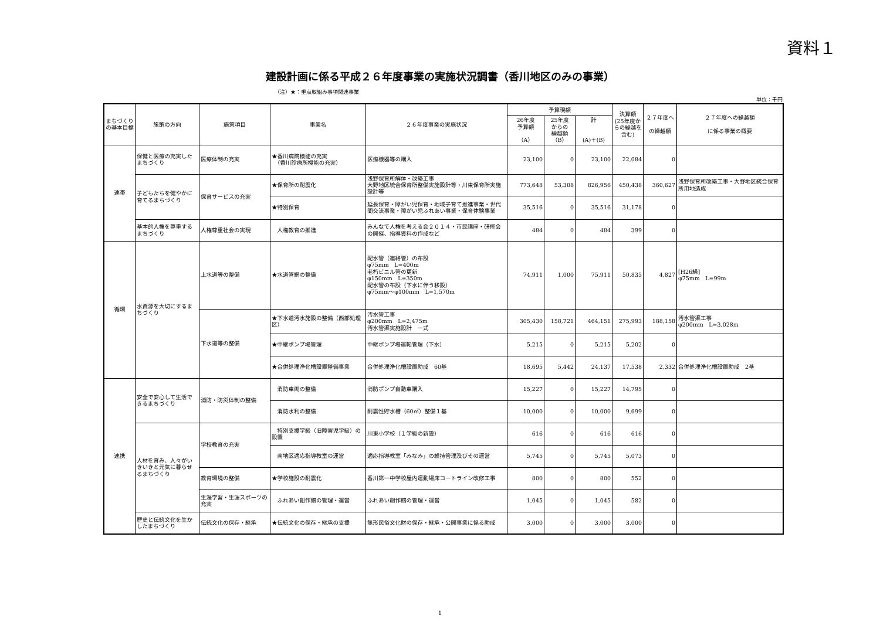資料１
建設計画に係る平成２６年度事業の実施状況調書（香川地区のみの事業）
（注）★：重点取組み事項関連事業
単位：千円
| まちづくりの基本目標 | 施策の方向 | 施策項目 | 事業名 | ２６年度事業の実施状況 | 予算現額 | | | 決算額 (25年度からの繰越を含む) | ２７年度へ の繰越額 | ２７年度への繰越額 に係る事業の概要 |
| --- | --- | --- | --- | --- | --- | --- | --- | --- | --- | --- |
| | | | | | 26年度 予算額 （A） | 25年度 からの 繰越額 （B） | 計 (A)＋(B) | | | |
| 連帯 | 保健と医療の充実したまちづくり | 医療体制の充実 | ★香川病院機能の充実 （香川診療所機能の充実） | 医療機器等の購入 | 23,100 | 0 | 23,100 | 22,084 | 0 | |
| | 子どもたちを健やかに育てるまちづくり | 保育サービスの充実 | ★保育所の耐震化 | 浅野保育所解体・改築工事 大野地区統合保育所整備実施設計等・川東保育所実施設計等 | 773,648 | 53,308 | 826,956 | 450,438 | 360,627 | 浅野保育所改築工事・大野地区統合保育所用地造成 |
| | | | ★特別保育 | 延長保育・障がい児保育・地域子育て推進事業・世代間交流事業・障がい児ふれあい事業・保育体験事業 | 35,516 | 0 | 35,516 | 31,178 | 0 | |
| | 基本的人権を尊重するまちづくり | 人権尊重社会の実現 | 人権教育の推進 | みんなで人権を考える会２０１４・市民講座・研修会の開催、指導資料の作成など | 484 | 0 | 484 | 399 | 0 | |
| 循環 | 水資源を大切にするまちづくり | 上水道等の整備 | ★水道管網の整備 | 配水管（連絡管）の布設 φ75mm L=400m 老朽ビニル管の更新 φ150mm L=350m 配水管の布設（下水に伴う移設） φ75mm～φ100mm L=1,570m | 74,911 | 1,000 | 75,911 | 50,835 | 4,827 | [H26繰] φ75mm L=99m |
| | | 下水道等の整備 | ★下水道汚水施設の整備（西部処理区） | 汚水管工事 φ200mm L=2,475m 汚水管渠実施設計 一式 | 305,430 | 158,721 | 464,151 | 275,993 | 188,158 | 汚水管渠工事 φ200mm L=3,028m |
| | | | ★中継ポンプ場管理 | 中継ポンプ場運転管理（下水） | 5,215 | 0 | 5,215 | 5,202 | 0 | |
| | | | ★合併処理浄化槽設置整備事業 | 合併処理浄化槽設置助成 60基 | 18,695 | 5,442 | 24,137 | 17,538 | 2,332 | 合併処理浄化槽設置助成 2基 |
| 連携 | 安全で安心して生活できるまちづくり | 消防・防災体制の整備 | 消防車両の整備 | 消防ポンプ自動車購入 | 15,227 | 0 | 15,227 | 14,795 | 0 | |
| | | | 消防水利の整備 | 耐震性貯水槽（60㎥）整備１基 | 10,000 | 0 | 10,000 | 9,699 | 0 | |
| | 人材を育み、人々がいきいきと元気に暮らせるまちづくり | 学校教育の充実 | 特別支援学級（旧障害児学級）の設置 | 川東小学校（１学級の新設） | 616 | 0 | 616 | 616 | 0 | |
| | | | 南地区適応指導教室の運営 | 適応指導教室「みなみ」の維持管理及びその運営 | 5,745 | 0 | 5,745 | 5,073 | 0 | |
| | | 教育環境の整備 | ★学校施設の耐震化 | 香川第一中学校屋内運動場床コートライン改修工事 | 800 | 0 | 800 | 552 | 0 | |
| | | 生涯学習・生涯スポーツの充実 | ふれあい創作館の管理・運営 | ふれあい創作館の管理・運営 | 1,045 | 0 | 1,045 | 582 | 0 | |
| | 歴史と伝統文化を生かしたまちづくり | 伝統文化の保存・継承 | ★伝統文化の保存・継承の支援 | 無形民俗文化財の保存・継承・公開事業に係る助成 | 3,000 | 0 | 3,000 | 3,000 | 0 | |
1